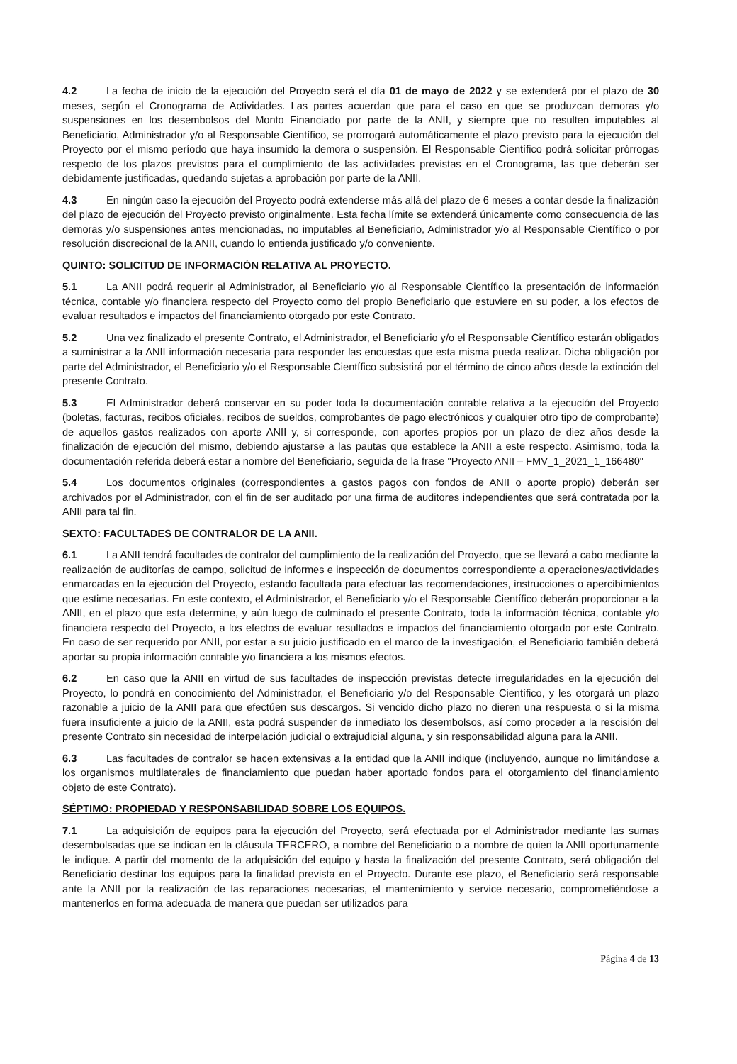4.2 La fecha de inicio de la ejecución del Proyecto será el día 01 de mayo de 2022 y se extenderá por el plazo de 30 meses, según el Cronograma de Actividades. Las partes acuerdan que para el caso en que se produzcan demoras y/o suspensiones en los desembolsos del Monto Financiado por parte de la ANII, y siempre que no resulten imputables al Beneficiario, Administrador y/o al Responsable Científico, se prorrogará automáticamente el plazo previsto para la ejecución del Proyecto por el mismo período que haya insumido la demora o suspensión. El Responsable Científico podrá solicitar prórrogas respecto de los plazos previstos para el cumplimiento de las actividades previstas en el Cronograma, las que deberán ser debidamente justificadas, quedando sujetas a aprobación por parte de la ANII.
4.3 En ningún caso la ejecución del Proyecto podrá extenderse más allá del plazo de 6 meses a contar desde la finalización del plazo de ejecución del Proyecto previsto originalmente. Esta fecha límite se extenderá únicamente como consecuencia de las demoras y/o suspensiones antes mencionadas, no imputables al Beneficiario, Administrador y/o al Responsable Científico o por resolución discrecional de la ANII, cuando lo entienda justificado y/o conveniente.
QUINTO: SOLICITUD DE INFORMACIÓN RELATIVA AL PROYECTO.
5.1 La ANII podrá requerir al Administrador, al Beneficiario y/o al Responsable Científico la presentación de información técnica, contable y/o financiera respecto del Proyecto como del propio Beneficiario que estuviere en su poder, a los efectos de evaluar resultados e impactos del financiamiento otorgado por este Contrato.
5.2 Una vez finalizado el presente Contrato, el Administrador, el Beneficiario y/o el Responsable Científico estarán obligados a suministrar a la ANII información necesaria para responder las encuestas que esta misma pueda realizar. Dicha obligación por parte del Administrador, el Beneficiario y/o el Responsable Científico subsistirá por el término de cinco años desde la extinción del presente Contrato.
5.3 El Administrador deberá conservar en su poder toda la documentación contable relativa a la ejecución del Proyecto (boletas, facturas, recibos oficiales, recibos de sueldos, comprobantes de pago electrónicos y cualquier otro tipo de comprobante) de aquellos gastos realizados con aporte ANII y, si corresponde, con aportes propios por un plazo de diez años desde la finalización de ejecución del mismo, debiendo ajustarse a las pautas que establece la ANII a este respecto. Asimismo, toda la documentación referida deberá estar a nombre del Beneficiario, seguida de la frase "Proyecto ANII – FMV_1_2021_1_166480"
5.4 Los documentos originales (correspondientes a gastos pagos con fondos de ANII o aporte propio) deberán ser archivados por el Administrador, con el fin de ser auditado por una firma de auditores independientes que será contratada por la ANII para tal fin.
SEXTO: FACULTADES DE CONTRALOR DE LA ANII.
6.1 La ANII tendrá facultades de contralor del cumplimiento de la realización del Proyecto, que se llevará a cabo mediante la realización de auditorías de campo, solicitud de informes e inspección de documentos correspondiente a operaciones/actividades enmarcadas en la ejecución del Proyecto, estando facultada para efectuar las recomendaciones, instrucciones o apercibimientos que estime necesarias. En este contexto, el Administrador, el Beneficiario y/o el Responsable Científico deberán proporcionar a la ANII, en el plazo que esta determine, y aún luego de culminado el presente Contrato, toda la información técnica, contable y/o financiera respecto del Proyecto, a los efectos de evaluar resultados e impactos del financiamiento otorgado por este Contrato. En caso de ser requerido por ANII, por estar a su juicio justificado en el marco de la investigación, el Beneficiario también deberá aportar su propia información contable y/o financiera a los mismos efectos.
6.2 En caso que la ANII en virtud de sus facultades de inspección previstas detecte irregularidades en la ejecución del Proyecto, lo pondrá en conocimiento del Administrador, el Beneficiario y/o del Responsable Científico, y les otorgará un plazo razonable a juicio de la ANII para que efectúen sus descargos. Si vencido dicho plazo no dieren una respuesta o si la misma fuera insuficiente a juicio de la ANII, esta podrá suspender de inmediato los desembolsos, así como proceder a la rescisión del presente Contrato sin necesidad de interpelación judicial o extrajudicial alguna, y sin responsabilidad alguna para la ANII.
6.3 Las facultades de contralor se hacen extensivas a la entidad que la ANII indique (incluyendo, aunque no limitándose a los organismos multilaterales de financiamiento que puedan haber aportado fondos para el otorgamiento del financiamiento objeto de este Contrato).
SÉPTIMO: PROPIEDAD Y RESPONSABILIDAD SOBRE LOS EQUIPOS.
7.1 La adquisición de equipos para la ejecución del Proyecto, será efectuada por el Administrador mediante las sumas desembolsadas que se indican en la cláusula TERCERO, a nombre del Beneficiario o a nombre de quien la ANII oportunamente le indique. A partir del momento de la adquisición del equipo y hasta la finalización del presente Contrato, será obligación del Beneficiario destinar los equipos para la finalidad prevista en el Proyecto. Durante ese plazo, el Beneficiario será responsable ante la ANII por la realización de las reparaciones necesarias, el mantenimiento y service necesario, comprometiéndose a mantenerlos en forma adecuada de manera que puedan ser utilizados para
Página 4 de 13